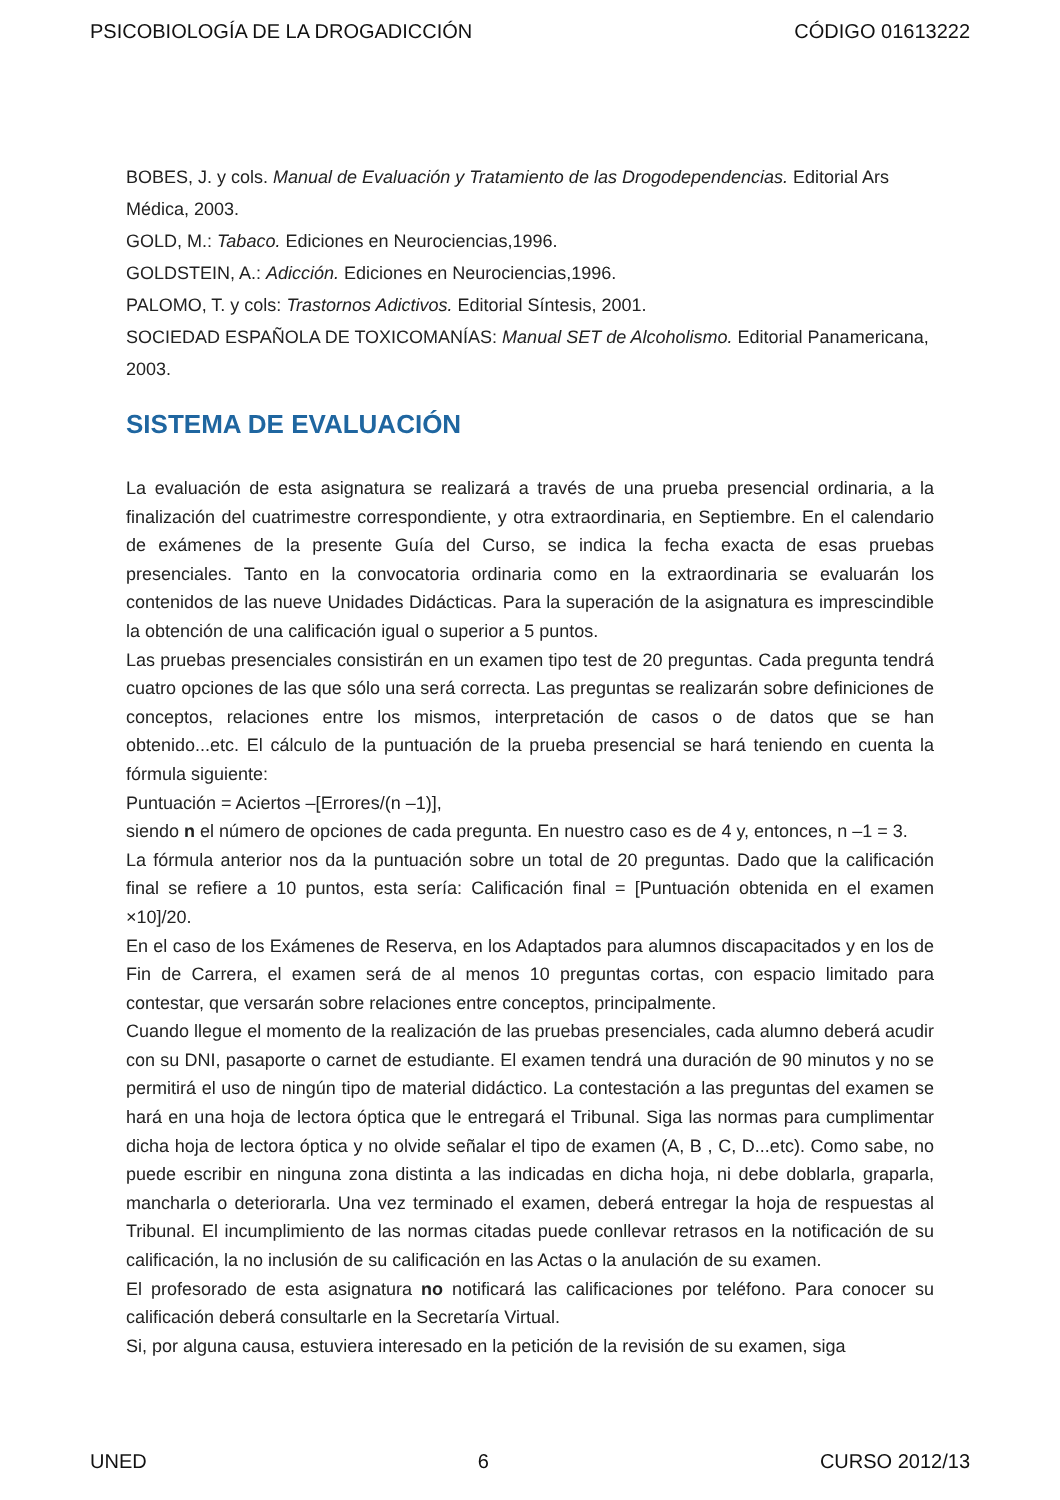PSICOBIOLOGÍA DE LA DROGADICCIÓN CÓDIGO 01613222
BOBES, J. y cols. Manual de Evaluación y Tratamiento de las Drogodependencias. Editorial Ars Médica, 2003.
GOLD, M.: Tabaco. Ediciones en Neurociencias,1996.
GOLDSTEIN, A.: Adicción. Ediciones en Neurociencias,1996.
PALOMO, T. y cols: Trastornos Adictivos. Editorial Síntesis, 2001.
SOCIEDAD ESPAÑOLA DE TOXICOMANÍAS: Manual SET de Alcoholismo. Editorial Panamericana, 2003.
SISTEMA DE EVALUACIÓN
La evaluación de esta asignatura se realizará a través de una prueba presencial ordinaria, a la finalización del cuatrimestre correspondiente, y otra extraordinaria, en Septiembre. En el calendario de exámenes de la presente Guía del Curso, se indica la fecha exacta de esas pruebas presenciales. Tanto en la convocatoria ordinaria como en la extraordinaria se evaluarán los contenidos de las nueve Unidades Didácticas. Para la superación de la asignatura es imprescindible la obtención de una calificación igual o superior a 5 puntos.
Las pruebas presenciales consistirán en un examen tipo test de 20 preguntas. Cada pregunta tendrá cuatro opciones de las que sólo una será correcta. Las preguntas se realizarán sobre definiciones de conceptos, relaciones entre los mismos, interpretación de casos o de datos que se han obtenido...etc. El cálculo de la puntuación de la prueba presencial se hará teniendo en cuenta la fórmula siguiente:
Puntuación = Aciertos –[Errores/(n –1)],
siendo n el número de opciones de cada pregunta. En nuestro caso es de 4 y, entonces, n –1 = 3.
La fórmula anterior nos da la puntuación sobre un total de 20 preguntas. Dado que la calificación final se refiere a 10 puntos, esta sería: Calificación final = [Puntuación obtenida en el examen ×10]/20.
En el caso de los Exámenes de Reserva, en los Adaptados para alumnos discapacitados y en los de Fin de Carrera, el examen será de al menos 10 preguntas cortas, con espacio limitado para contestar, que versarán sobre relaciones entre conceptos, principalmente.
Cuando llegue el momento de la realización de las pruebas presenciales, cada alumno deberá acudir con su DNI, pasaporte o carnet de estudiante. El examen tendrá una duración de 90 minutos y no se permitirá el uso de ningún tipo de material didáctico. La contestación a las preguntas del examen se hará en una hoja de lectora óptica que le entregará el Tribunal. Siga las normas para cumplimentar dicha hoja de lectora óptica y no olvide señalar el tipo de examen (A, B , C, D...etc). Como sabe, no puede escribir en ninguna zona distinta a las indicadas en dicha hoja, ni debe doblarla, graparla, mancharla o deteriorarla. Una vez terminado el examen, deberá entregar la hoja de respuestas al Tribunal. El incumplimiento de las normas citadas puede conllevar retrasos en la notificación de su calificación, la no inclusión de su calificación en las Actas o la anulación de su examen.
El profesorado de esta asignatura no notificará las calificaciones por teléfono. Para conocer su calificación deberá consultarle en la Secretaría Virtual.
Si, por alguna causa, estuviera interesado en la petición de la revisión de su examen, siga
UNED 6 CURSO 2012/13